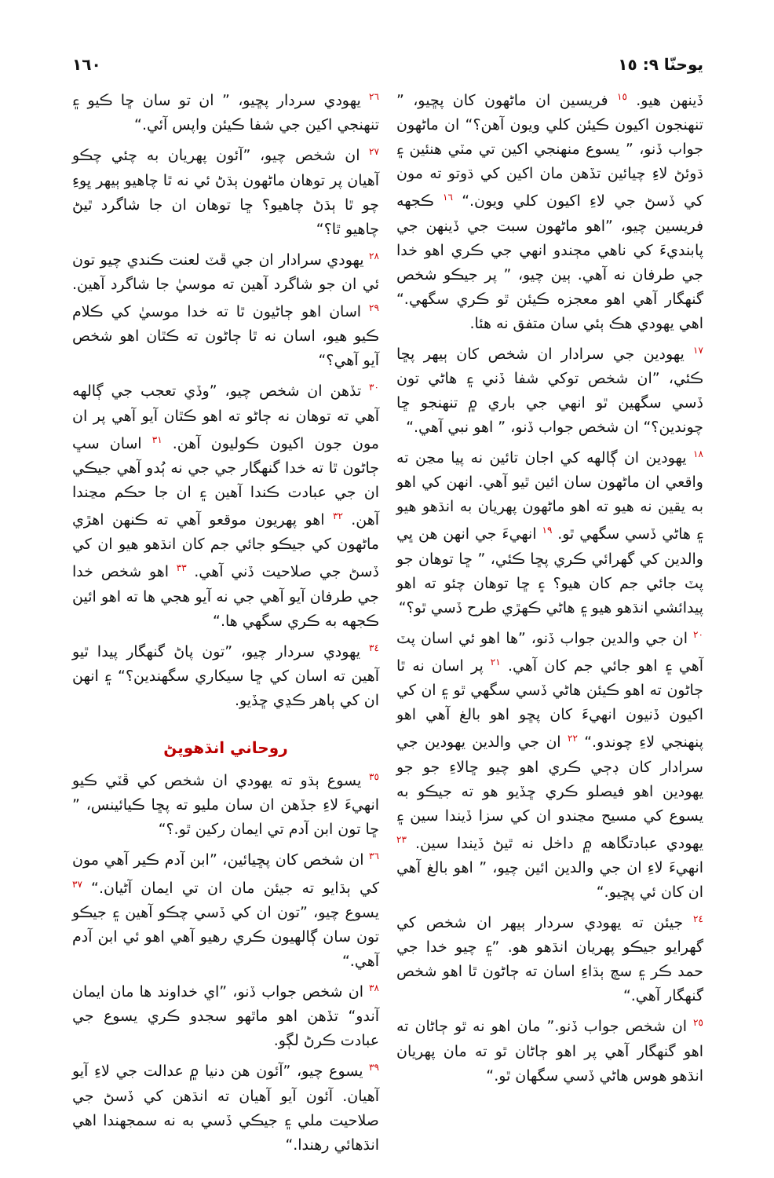يوحنّا ٩: ١٥ ١٦٠
ڏينهن هيو. <sup>١٥</sup> فريسين ان ماڻهون کان پڇيو، ” تنهنجون اکيون ڪيئن کلي ويون آهن؟“ ان ماڻهون جواب ڏنو، ” يسوع منهنجي اکين تي مٽي هنئين ۽ ڌوئڻ لاءِ چيائين تڏهن مان اکين کي ڌوتو ته مون کي ڏسڻ جي لاءِ اکيون کلي ويون.“ <sup>١٦</sup> ڪجهه فريسين چيو، ”اهو ماڻهون سبت جي ڏينهن جي پابنديءَ کي ناهي مڄندو انهي جي ڪري اهو خدا جي طرفان نه آهي. ٻين چيو، ” پر جيڪو شخص گنهگار آهي اهو معجزه ڪيئن ٿو ڪري سگهي.“ اهي يهودي هڪ ٻئي سان متفق نه هئا.
<sup>١٧</sup> يهودين جي سرادار ان شخص کان ٻيهر پڇا ڪئي، ”ان شخص توکي شفا ڏني ۽ هاڻي تون ڏسي سگهين ٿو انهي جي باري ۾ تنهنجو ڇا چوندين؟“ ان شخص جواب ڏنو، ” اهو نبي آهي.“
<sup>١٨</sup> يهودين ان ڳالهه کي اجان تائين نه پيا مڃن ته واقعي ان ماڻهون سان ائين ٿيو آهي. انهن کي اهو به يقين نه هيو ته اهو ماڻهون پهريان به انڌهو هيو ۽ هاڻي ڏسي سگهي ٿو. <sup>١٩</sup> انهيءَ جي انهن هن ڀي والدين کي گهرائي ڪري پڇا ڪئي، ” ڇا توهان جو پٽ جائي جم کان هيو؟ ۽ ڇا توهان چئو ته اهو پيدائشي انڌهو هيو ۽ هاڻي ڪهڙي طرح ڏسي ٿو؟“
<sup>٢٠</sup> ان جي والدين جواب ڏنو، ”ها اهو ئي اسان پٽ آهي ۽ اهو جائي جم کان آهي. <sup>٢١</sup> پر اسان نه ٿا ڄاڻون ته اهو ڪيئن هاڻي ڏسي سگهي ٿو ۽ ان کي اکيون ڏنيون انهيءَ کان پڇو اهو بالغ آهي اهو پنهنجي لاءِ چوندو.“ <sup>٢٢</sup> ان جي والدين يهودين جي سرادار کان ڊڄي ڪري اهو چيو ڇالاءِ جو جو يهودين اهو فيصلو ڪري ڇڏيو هو ته جيڪو به يسوع کي مسيح مڃندو ان کي سزا ڏيندا سين ۽ يهودي عبادتگاهه ۾ داخل نه ٿيڻ ڏيندا سين. <sup>٢٣</sup> انهيءَ لاءِ ان جي والدين ائين چيو، ” اهو بالغ آهي ان کان ئي پڇيو.“
<sup>٢٤</sup> جيئن ته يهودي سردار ٻيهر ان شخص کي گهرايو جيڪو پهريان انڌهو هو. ”۽ چيو خدا جي حمد ڪر ۽ سچ ٻڌاءِ اسان ته ڄاڻون ٿا اهو شخص گنهگار آهي.“
<sup>٢٥</sup> ان شخص جواب ڏنو.” مان اهو نه ٿو ڄاڻان ته اهو گنهگار آهي پر اهو ڄاڻان ٿو ته مان پهريان انڌهو هوس هاڻي ڏسي سگهان ٿو.“
<sup>٢٦</sup> يهودي سردار پڇيو، ” ان تو سان ڇا ڪيو ۽ تنهنجي اکين جي شفا ڪيئن واپس آئي.“
<sup>٢٧</sup> ان شخص چيو، ”آئون پهريان به چئي چڪو آهيان پر توهان ماڻهون ٻڌڻ ئي نه ٿا چاهيو ٻيهر ڀوءِ چو ٿا ٻڌڻ چاهيو؟ ڇا توهان ان جا شاگرد ٿيڻ چاهيو ٿا؟“
<sup>٢٨</sup> يهودي سرادار ان جي ڦٽ لعنت ڪندي چيو تون ئي ان جو شاگرد آهين ته موسيٰ جا شاگرد آهين. <sup>٢٩</sup> اسان اهو ڄاڻيون ٿا ته خدا موسيٰ کي ڪلام ڪيو هيو، اسان نه ٿا ڄاڻون ته ڪٿان اهو شخص آيو آهي؟“
<sup>٣٠</sup> تڏهن ان شخص چيو، ”وڏي تعجب جي ڳالهه آهي ته توهان نه ڄاڻو ته اهو ڪٿان آيو آهي پر ان مون جون اکيون ڪوليون آهن. <sup>٣١</sup> اسان سڀ ڄاڻون ٿا ته خدا گنهگار جي جي نه ٻُدو آهي جيڪي ان جي عبادت ڪندا آهين ۽ ان جا حڪم مڃندا آهن. <sup>٣٢</sup> اهو پهريون موقعو آهي ته ڪنهن اهڙي ماڻهون کي جيڪو جائي جم کان انڌهو هيو ان کي ڏسڻ جي صلاحيت ڏني آهي. <sup>٣٣</sup> اهو شخص خدا جي طرفان آيو آهي جي نه آيو هجي ها ته اهو ائين ڪجهه به ڪري سگهي ها.“
<sup>٣٤</sup> يهودي سردار چيو، ”تون پاڻ گنهگار پيدا ٿيو آهين ته اسان کي ڇا سيکاري سگهندين؟“ ۽ انهن ان کي ٻاهر ڪڍي ڇڏيو.
روحاني انڌهوپڻ
<sup>٣٥</sup> يسوع ٻڌو ته يهودي ان شخص کي ڦٽي ڪيو انهيءَ لاءِ جڏهن ان سان مليو ته پڇا ڪيائينس، ” ڇا تون ابن آدم تي ايمان رکين ٿو.؟“
<sup>٣٦</sup> ان شخص کان پڇيائين، ”ابن آدم ڪير آهي مون کي ٻڌايو ته جيئن مان ان تي ايمان آڻيان.“ <sup>٣٧</sup> يسوع چيو، ”تون ان کي ڏسي چڪو آهين ۽ جيڪو تون سان ڳالهيون ڪري رهيو آهي اهو ئي ابن آدم آهي.“
<sup>٣٨</sup> ان شخص جواب ڏنو، ”اي خداوند ها مان ايمان آندو“ تڏهن اهو ماٿهو سجدو ڪري يسوع جي عبادت ڪرڻ لڳو.
<sup>٣٩</sup> يسوع چيو، ”آئون هن دنيا ۾ عدالت جي لاءِ آيو آهيان. آئون آيو آهيان ته انڌهن کي ڏسڻ جي صلاحيت ملي ۽ جيڪي ڏسي به نه سمجهندا اهي انڌهائي رهندا.“